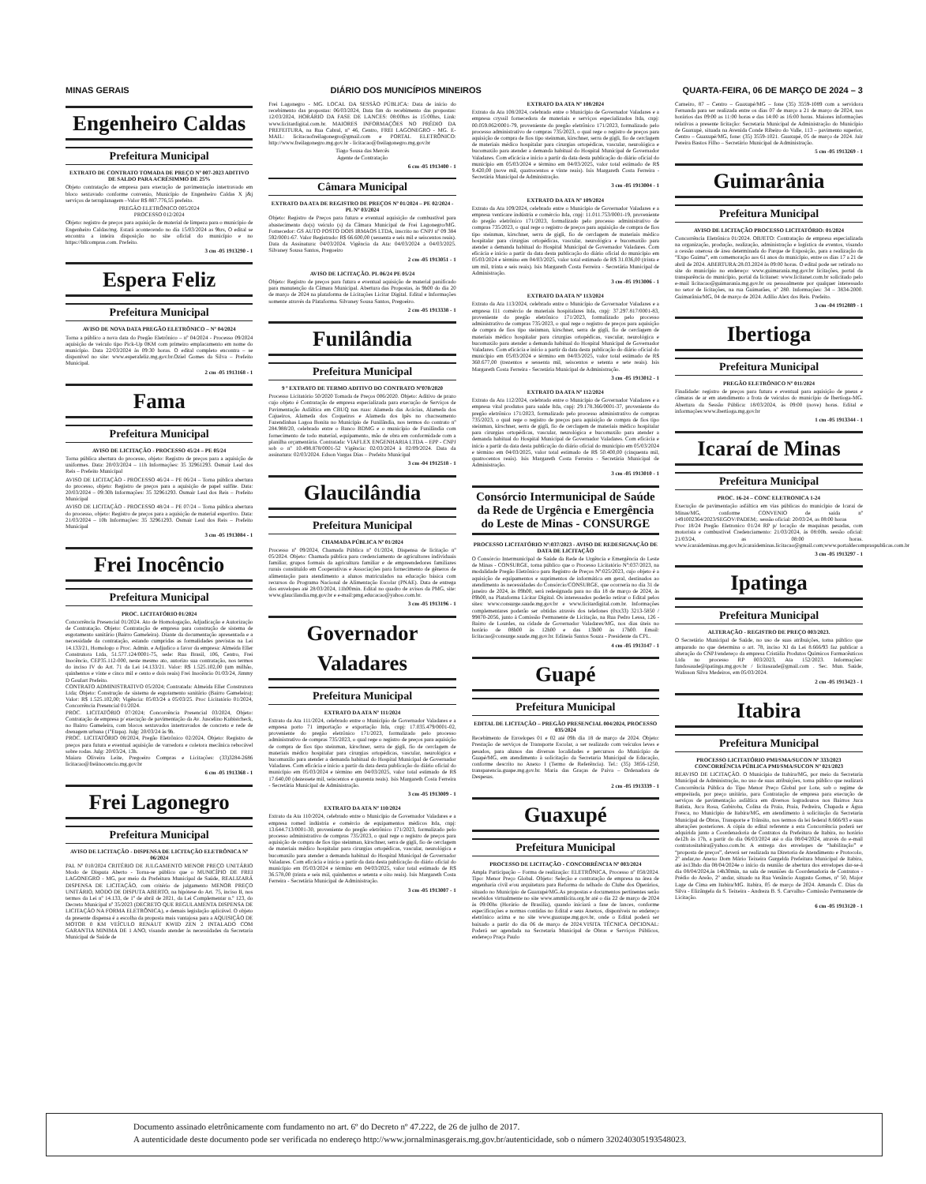MINAS GERAIS DIÁRIO DOS MUNICÍPIOS MINEIROS QUARTA-FEIRA, 06 DE MARÇO DE 2024 – 3
Engenheiro Caldas
Prefeitura Municipal
EXTRATO DE CONTRATO TOMADA DE PREÇO Nº 007-2023 ADITIVO DE SALDO PARA ACRÉSIMMO DE 25%
Objeto contratação de empresa para execução de pavimentação intertravado em bloco sextavado conforme convenio, Município de Engenheiro Caldas X j&j serviços de terraplanagem –Valor R$ 887.776,55 prefeito.
PREGÃO ELETRÔNICO 005/2024
PROCESSO 012/2024
Objeto: registro de preços para aquisição de material de limpeza para o município de Engenheiro Caldas/mg. Estará acontecendo no dia 15/03/2024 as 9hrs, O edital se encontra a inteira disposição no site oficial do município e no https://bllcompras.com. Prefeito.
3 cm -05 1913290 - 1
Espera Feliz
Prefeitura Municipal
AVISO DE NOVA DATA PREGÃO ELETRÔNICO – Nº 04/2024
Torna a público a nova data do Pregão Eletrônico – nº 04/2024 - Processo 09/2024 aquisição de veículo tipo Pick-Up 0KM com primeiro emplacamento em nome do município. Data 22/03/2024 às 09:30 horas. O edital completo encontra – se disponível no site: www.esperafeliz.mg.gov.br.Oziel Gomes da Silva – Prefeito Municipal.
2 cm -05 1913168 - 1
Fama
Prefeitura Municipal
AVISO DE LICITAÇÃO - PROCESSO 45/24 – PE 05/24
Torna pública abertura do processo, objeto: Registro de preços para a aquisição de uniformes. Data: 20/03/2024 – 11h Informações: 35 32961293. Osmair Leal dos Reis – Prefeito Municipal
AVISO DE LICITAÇÃO - PROCESSO 46/24 – PE 06/24 – Torna pública abertura do processo, objeto: Registro de preços para a aquisição de papel sulfite. Data: 20/03/2024 – 09:30h Informações: 35 32961293. Osmair Leal dos Reis – Prefeito Municipal
AVISO DE LICITAÇÃO - PROCESSO 48/24 – PE 07/24 – Torna pública abertura do processo, objeto: Registro de preços para a aquisição de material esportivo. Data: 21/03/2024 – 10h Informações: 35 32961293. Osmair Leal dos Reis – Prefeito Municipal
3 cm -05 1913084 - 1
Frei Inocêncio
Prefeitura Municipal
PROC. LICITATÓRIO 01/2024
Concorrência Presencial 01/2024. Ato de Homologação, Adjudicação e Autorização de Contratação. Objeto: Contratação de empresa para construção de sistema de esgotamento sanitário (Bairro Gameleira). Diante da documentação apresentada e a necessidade da contratação, estando cumpridas as formalidades previstas na Lei 14.133/21, Homologo o Proc. Admin. e Adjudico a favor da empresa: Almeida Eller Construtora Ltda, 51.577.124/0001-75, sede: Rua Brasil, 106, Centro, Frei Inocêncio, CEP35.112-000, neste mesmo ato, autorizo sua contratação, nos termos do inciso IV do Art. 71 da Lei 14.133/21. Valor: R$ 1.525.102,00 (um milhão, quinhentos e vinte e cinco mil e cento e dois reais) Frei Inocêncio 01/03/24, Jimmy D Goulart Prefeito.
CONTRATO ADMINISTRATIVO 05/2024; Contratada: Almeida Eller Construtora Ltda; Objeto: Construção de sistema de esgotamento sanitário (Bairro Gameleira); Valor: R$ 1.525.102,00; Vigência: 05/03/24 a 05/03/25. Proc Licitatório 01/2024, Concorrência Presencial 01/2024.
PROC. LICITATÓRIO 07/2024; Concorrência Presencial 03/2024, Objeto: Contratação de empresa p/ execução de pavimentação da Av. Juscelino Kubistcheck, no Bairro Gameleira, com blocos sextavados intertravados de concreto e rede de drenagem urbana (1ºEtapa). Julg: 20/03/24 às 9h.
PROC. LICITATÓRIO 08/2024, Pregão Eletrônico 02/2024, Objeto: Registro de preços para futura e eventual aquisição de varredora e coletora mecânica rebocável sobre rodas. Julg: 20/03/24, 13h.
Maiara Oliveira Leite, Pregoeiro Compras e Licitações: (33)3284-2686 licitacao@freiinocencio.mg.gov.br
6 cm -05 1913368 - 1
Frei Lagonegro
Prefeitura Municipal
AVISO DE LICITAÇÃO - DISPENSA DE LICITAÇÃO ELETRÔNICA Nº 06/2024
PAL Nº 010/2024 CRITÉRIO DE JULGAMENTO MENOR PREÇO UNITÁRIO Modo de Disputa Aberto - Torna-se público que o MUNICÍPIO DE FREI LAGONEGRO - MG, por meio da Prefeitura Municipal de Saúde, REALIZARÁ DISPENSA DE LICITAÇÃO, com critério de julgamento MENOR PREÇO UNITÁRIO, MODO DE DISPUTA ABERTO, na hipótese do Art. 75, inciso II, nos termos da Lei nº 14.133, de 1º de abril de 2021, da Lei Complementar n.º 123, do Decreto Municipal nº 35/2023 (DECRETO QUE REGULAMENTA DISPENSA DE LICITAÇÃO NA FORMA ELETRÔNICA), e demais legislação aplicável. O objeto da presente dispensa é a escolha da proposta mais vantajosa para a AQUISIÇÃO DE MOTOR 0 KM VEÍCULO RENAUT KWID ZEN 2 INTALADO COM GARANTIA MINIMA DE 1 ANO, visando atender às necessidades da Secretaria Municipal de Saúde de
Frei Lagonegro - MG. LOCAL DA SESSÃO PÚBLICA: Data de início do recebimento das propostas: 06/03/2024, Data fim do recebimento das propostas: 12/03/2024, HORÁRIO DA FASE DE LANCES: 08:00hrs às 15:00hrs, Link: www.licitardigital.com.br. MAIORES INFORMAÇÕES NO PRÉDIO DA PREFEITURA, na Rua Cabral, nº 46, Centro, FREI LAGONEGRO - MG. E-MAIL: licitacaofreilagonegro@gmail.com e PORTAL ELETRÔNICO: http://www.freilagonegro.mg.gov.br - licitacao@freilagonegro.mg.gov.br
Tiago Sousa das Mercês
Agente de Contratação
6 cm -05 1913400 - 1
Câmara Municipal
EXTRATO DA ATA DE REGISTRO DE PREÇOS Nº 01/2024 – PE 02/2024 - PL Nº 03/2024
Objeto: Registro de Preços para futura e eventual aquisição de combustível para abastecimento do(s) veículo (s) da Câmara Municipal de Frei Lagonegro/MG. Fornecedor: GS AUTO POSTO DOIS IRMAOS LTDA, inscrito no CNPJ nº 09 384 592/0001-67. Valor Registrado: R$ 66.600,00 (sessenta e seis mil e seiscentos reais). Data da Assinatura: 04/03/2024. Vigência da Ata: 04/03/2024 a 04/03/2025. Silvaney Sousa Santos, Pregoeiro
2 cm -05 1913051 - 1
AVISO DE LICITAÇÃO. PL 06/24 PE 05/24
Objeto: Registro de preços para futura e eventual aquisição de material panificado para manutenção da Câmara Municipal. Abertura das Propostas, às 9h00 do dia 20 de março de 2024 na plataforma de Licitações Licitar Digital. Edital e Informações somente através da Plataforma. Silvaney Sousa Santos, Pregoeiro.
2 cm -05 1913338 - 1
Funilândia
Prefeitura Municipal
9 º EXTRATO DE TERMO ADITIVO DO CONTRATO Nº070/2020
Processo Licitatório 50/2020 Tomada de Preços 006/2020. Objeto: Aditivo de prazo cujo objeto é Contratação de empresa especializada para execução de Serviços de Pavimentação Asfáltica em CBUQ nas ruas: Alameda das Acácias, Alameda dos Cajueiros, Alameda dos Coqueiros e Alameda dos Ipês no chacreamento Fazendinhas Lagoa Bonita no Município de Funilândia, nos termos do contrato nº 284.988/20, celebrado entre o Banco BDMG e o município de Funilândia com fornecimento de todo material, equipamento, mão de obra em conformidade com a planilha orçamentária. Contratada: VIAFLEX ENGENHARIA LTDA – EPP - CNPJ sob o nº 10.498.878/0001-52 Vigência: 02/03/2024 à 02/09/2024. Data da assinatura: 02/03/2024. Edson Vargas Dias – Prefeito Municipal
3 cm -04 1912518 - 1
Glaucilândia
Prefeitura Municipal
CHAMADA PÚBLICA Nº 01/2024
Processo nº 09/2024, Chamada Pública nº 01/2024, Dispensa de licitação nº 05/2024. Objeto: Chamada pública para credenciamento de agricultores individuais familiar, grupos formais da agricultura familiar e de empreendedores familiares rurais constituído em Cooperativas e Associações para fornecimento de gêneros de alimentação para atendimento a alunos matriculados na educação básica com recursos do Programa Nacional de Alimentação Escolar (PNAE). Data de entrega dos envelopes até 28/03/2024, 11h00min. Edital no quadro de avisos da PMG, site: www.glaucilandia.mg.gov.br e e-mail:pmg.educacao@yahoo.com.br.
3 cm -05 1913196 - 1
Governador Valadares
Prefeitura Municipal
EXTRATO DA ATA Nº 111/2024
Extrato da Ata 111/2024, celebrado entre o Município de Governador Valadares e a empresa porto 71 importação e exportação ltda, cnpj: 17.035.479/0001-02, proveniente do pregão eletrônico 171/2023, formalizado pelo processo administrativo de compras 735/2023, o qual rege o registro de preços para aquisição de compra de fios tipo steinman, kirschner, serra de gigli, fio de cerclagem de materiais médico hospitalar para cirurgias ortopédicas, vascular, neurológica e bucomaxilo para atender a demanda habitual do Hospital Municipal de Governador Valadares. Com eficácia e início a partir da data desta publicação do diário oficial do município em 05/03/2024 e término em 04/03/2025, valor total estimado de R$ 17.640,00 (dezessete mil, seiscentos e quarenta reais). Isis Margareth Costa Ferreira - Secretária Municipal de Administração.
3 cm -05 1913009 - 1
EXTRATO DA ATA Nº 110/2024
Extrato da Ata 110/2024, celebrado entre o Município de Governador Valadares e a empresa romed indústria e comércio de equipamentos médicos ltda, cnpj: 13.644.713/0001-30, proveniente do pregão eletrônico 171/2023, formalizado pelo processo administrativo de compras 735/2023, o qual rege o registro de preços para aquisição de compra de fios tipo steinman, kirschner, serra de gigli, fio de cerclagem de materiais médico hospitalar para cirurgias ortopédicas, vascular, neurológica e bucomaxilo para atender a demanda habitual do Hospital Municipal de Governador Valadares. Com eficácia e início a partir da data desta publicação do diário oficial do município em 05/03/2024 e término em 04/03/2025, valor total estimado de R$ 36.578,00 (trinta e seis mil, quinhentos e setenta e oito reais). Isis Margareth Costa Ferreira - Secretária Municipal de Administração.
3 cm -05 1913007 - 1
EXTRATO DA ATA Nº 108/2024
Extrato da Ata 108/2024, celebrado entre o Município de Governador Valadares e a empresa cryssil fornecedora de materiais e serviços especializados ltda, cnpj: 00.059.062/0001-79, proveniente do pregão eletrônico 171/2023, formalizado pelo processo administrativo de compras 735/2023, o qual rege o registro de preços para aquisição de compra de fios tipo steinman, kirschner, serra de gigli, fio de cerclagem de materiais médico hospitalar para cirurgias ortopédicas, vascular, neurológica e bucomaxilo para atender a demanda habitual do Hospital Municipal de Governador Valadares. Com eficácia e início a partir da data desta publicação do diário oficial do município em 05/03/2024 e término em 04/03/2025, valor total estimado de R$ 9.420,00 (nove mil, quatrocentos e vinte reais). Isis Margareth Costa Ferreira - Secretária Municipal de Administração.
3 cm -05 1913004 - 1
EXTRATO DA ATA Nº 109/2024
Extrato da Ata 109/2024, celebrado entre o Município de Governador Valadares e a empresa venticare indústria e comércio ltda, cnpj: 11.011.753/0001-19, proveniente do pregão eletrônico 171/2023, formalizado pelo processo administrativo de compras 735/2023, o qual rege o registro de preços para aquisição de compra de fios tipo steinman, kirschner, serra de gigli, fio de cerclagem de materiais médico hospitalar para cirurgias ortopédicas, vascular, neurológica e bucomaxilo para atender a demanda habitual do Hospital Municipal de Governador Valadares. Com eficácia e início a partir da data desta publicação do diário oficial do município em 05/03/2024 e término em 04/03/2025, valor total estimado de R$ 31.036,00 (trinta e um mil, trinta e seis reais). Isis Margareth Costa Ferreira - Secretária Municipal de Administração.
3 cm -05 1913006 - 1
EXTRATO DA ATA Nº 113/2024
Extrato da Ata 113/2024, celebrado entre o Município de Governador Valadares e a empresa I11 comércio de materiais hospitalares ltda, cnpj: 37.297.817/0001-83, proveniente do pregão eletrônico 171/2023, formalizado pelo processo administrativo de compras 735/2023, o qual rege o registro de preços para aquisição de compra de fios tipo steinman, kirschner, serra de gigli, fio de cerclagem de materiais médico hospitalar para cirurgias ortopédicas, vascular, neurológica e bucomaxilo para atender a demanda habitual do Hospital Municipal de Governador Valadares. Com eficácia e início a partir da data desta publicação do diário oficial do município em 05/03/2024 e término em 04/03/2025, valor total estimado de R$ 360.677,00 (trezentos e sessenta mil, seiscentos e setenta e sete reais). Isis Margareth Costa Ferreira - Secretária Municipal de Administração.
3 cm -05 1913012 - 1
EXTRATO DA ATA Nº 112/2024
Extrato da Ata 112/2024, celebrado entre o Município de Governador Valadares e a empresa vital produtos para saúde ltda, cnpj: 29.178.366/0001-37, proveniente do pregão eletrônico 171/2023, formalizado pelo processo administrativo de compras 735/2023, o qual rege o registro de preços para aquisição de compra de fios tipo steinman, kirschner, serra de gigli, fio de cerclagem de materiais médico hospitalar para cirurgias ortopédicas, vascular, neurológica e bucomaxilo para atender a demanda habitual do Hospital Municipal de Governador Valadares. Com eficácia e início a partir da data desta publicação do diário oficial do município em 05/03/2024 e término em 04/03/2025, valor total estimado de R$ 50.400,00 (cinquenta mil, quatrocentos reais). Isis Margareth Costa Ferreira - Secretária Municipal de Administração.
3 cm -05 1913010 - 1
Consórcio Intermunicipal de Saúde da Rede de Urgência e Emergência do Leste de Minas - CONSURGE
PROCESSO LICITATÓRIO Nº:037/2023 - AVISO DE REDESIGNAÇÃO DE DATA DE LICITAÇÃO
O Consórcio Intermunicipal de Saúde da Rede de Urgência e Emergência do Leste de Minas - CONSURGE, torna público que o Processo Licitatório Nº:037/2023, na modalidade Pregão Eletrônico para Registro de Preços Nº:025/2023, cujo objeto é a aquisição de equipamentos e suprimentos de informática em geral, destinados ao atendimento às necessidades do Consórcio/CONSURGE, que ocorreria no dia 31 de janeiro de 2024, às 09h00, será redesignada para no dia 18 de março de 2024, às 09h00, na Plataforma Licitar Digital. Os interessados poderão retirar o Edital pelos sites: www.consurge.saude.mg.gov.br e www.licitardigital.com.br. Informações complementares poderão ser obtidas através dos telefones (0xx33) 3213-5850 / 99870-2056, junto à Comissão Permanente de Licitação, na Rua Pedro Lessa, 126 - Bairro de Lourdes, na cidade de Governador Valadares/MG, nos dias úteis no horário de 08h00 às 12h00 e das 13h00 às 17h00. Email: licitacao@consurge.saude.mg.gov.br. Edineia Santos Souza - Presidente da CPL.
4 cm -05 1913147 - 1
Guapé
Prefeitura Municipal
EDITAL DE LICITAÇÃO – PREGÃO PRESENCIAL 004/2024, PROCESSO 035/2024
Recebimento de Envelopes 01 e 02 até 09h dia 18 de março de 2024. Objeto: Prestação de serviços de Transporte Escolar, a ser realizado com veículos leves e pesados, para alunos das diversas localidades e percursos do Município de Guapé/MG, em atendimento à solicitação da Secretaria Municipal de Educação, conforme descrito no Anexo I (Termo de Referência). Tel.: (35) 3856-1250, transparencia.guape.mg.gov.br. Maria das Graças de Paiva – Ordenadora de Despesas.
2 cm -05 1913339 - 1
Guaxupé
Prefeitura Municipal
PROCESSO DE LICITAÇÃO - CONCORRÊNCIA Nº 003/2024
Ampla Participação – Forma de realização: ELETRÔNICA, Processo nº 058/2024. Tipo: Menor Preço Global. Objeto: Seleção e contratação de empresa na área de engenharia civil e/ou arquitetura para Reforma do telhado do Clube dos Operários, situado no Município de Guaxupé/MG.As propostas e documentos pertinentes serão recebidos virtualmente no site www.ammlicita.org.br até o dia 22 de março de 2024 às 09:00hs (Horário de Brasília), quando iniciará a fase de lances, conforme especificações e normas contidas no Edital e seus Anexos, disponíveis no endereço eletrônico acima e no site www.guaxupe.mg.gov.br, onde o Edital poderá ser baixado a partir do dia 06 de março de 2024.VISITA TÉCNICA OPCIONAL: Poderá ser agendada na Secretaria Municipal de Obras e Serviços Públicos, endereço Praça Paulo
Carneiro, 87 – Centro – Guaxupé/MG – fone (35) 3559-1089 com a servidora Fernanda para ser realizada entre os dias 07 de março a 21 de março de 2024, nos horários das 09:00 as 11:00 horas e das 14:00 as 16:00 horas. Maiores informações relativas a presente licitação: Secretaria Municipal de Administração do Município de Guaxupé, situada na Avenida Conde Ribeiro do Valle, 113 – pavimento superior, Centro – Guaxupé/MG, fone: (35) 3559-1021. Guaxupé, 05 de março de 2024. Jair Pereira Bastos Filho – Secretário Municipal de Administração.
5 cm -05 1913269 - 1
Guimarânia
Prefeitura Municipal
AVISO DE LICITAÇÃO PROCESSO LICITATÓRIO: 01/2024
Concorrência Eletrônica 01/2024. OBJETO: Contratação de empresa especializada na organização, produção, realização, administração e logística de eventos, visando a cessão onerosa de área determinada do Parque de Exposição, para a realização da “Expo Guima”, em comemoração aos 61 anos do município, entre os dias 17 a 21 de abril de 2024. ABERTURA:28.03.2024 às 09:00 horas. O edital pode ser retirado no site do município no endereço: www.guimarania.mg.gov.br licitações, portal da transparência do município, portal da licitanet: www.licitanet.com.br solicitado pelo e-mail licitacao@guimarania.mg.gov.br ou pessoalmente por qualquer interessado no setor de licitações, na rua Guimarães, nº 280. Informações: 34 – 3834-2000. Guimarânia/MG, 04 de março de 2024. Adílio Alex dos Reis. Prefeito.
3 cm -04 1912889 - 1
Ibertioga
Prefeitura Municipal
PREGÃO ELETRÔNICO Nº 011/2024
Finalidade: registro de preços para futura e eventual para aquisição de pneus e câmaras de ar em atendimento a frota de veículos do município de Ibertioga-MG. Abertura da Sessão Pública: 18/03/2024, às 09:00 (nove) horas. Edital e informações:www.ibertioga.mg.gov.br
1 cm -05 1913344 - 1
Icaraí de Minas
Prefeitura Municipal
PROC. 16-24 – CONC ELETRONICA 1-24
Execução de pavimentação asfáltica em vias públicas do município de Icaraí de Minas/MG, conforme CONVENIO de saída nº 1491002364/2023/SEGOV/PADEM;. sessão oficial: 20/03/24, as 08:00 horas
Proc 18/24 Pregão Eletronico 01/24 RP p/ locação de maquinas pesadas, com motorista e combustível Credenciamento: 21/03/2024, às 08:00h. sessão oficial: 21/03/24, as 08:00 horas. www.icaraideminas.mg.gov.br,icaraideminas.licitacao@gmail.com;www.portaldecompraspublicas.com.br
3 cm -05 1913297 - 1
Ipatinga
Prefeitura Municipal
ALTERAÇÃO - REGISTRO DE PREÇO 003/2023.
O Secretário Municipal de Saúde, no uso de suas atribuições, torna público que amparado no que determina o art. 78, inciso XI da Lei 8.666/93 faz publicar a alteração do CNPJ/endereço da empresa Cristália Produtos Químicos Farmacêuticos Ltda no processo RP 003/2023, Ata 152/2023. Informações: fundosaude@ipatinga.mg.gov.br / licitasaude@gmail.com . Sec. Mun. Saúde, Walisson Silva Medeiros, em 05/03/2024.
2 cm -05 1913423 - 1
Itabira
Prefeitura Municipal
PROCESSO LICITATÓRIO PMI/SMA/SUCON Nº 333/2023 CONCORRÊNCIA PÚBLICA PMI/SMA/SUCON Nº 021/2023
REAVISO DE LICITAÇÃO. O Município de Itabira/MG, por meio da Secretaria Municipal de Administração, no uso de suas atribuições, torna público que realizará Concorrência Pública do Tipo Menor Preço Global por Lote, sob o regime de empreitada, por preço unitário, para Contratação de empresa para execução de serviços de pavimentação asfáltica em diversos logradouros nos Bairros Juca Batista, Juca Rosa, Gabiroba, Colina da Praia, Praia, Pedreira, Chapada e Água Fresca, no Município de Itabira/MG, em atendimento à solicitação da Secretaria Municipal de Obras, Transporte e Trânsito, nos termos da lei federal 8.666/93 e suas alterações posteriores. A cópia do edital referente a esta Concorrência poderá ser adquirida junto a Coordenadoria de Contratos da Prefeitura de Itabira, no horário de12h às 17h, a partir do dia 06/03/2024 até o dia 08/04/2024, através do e-mail contratositabira@yahoo.com.br. A entrega dos envelopes de “habilitação” e “proposta de preços”, deverá ser realizada na Diretoria de Atendimento e Protocolo, 2º andar,no Anexo Dom Mário Teixeira Gurgelda Prefeitura Municipal de Itabira, até às13hdo dia 08/04/2024e o início da reunião de abertura dos envelopes dar-se-á dia 08/04/2024,às 14h30min, na sala de reuniões da Coordenadoria de Contratos - Prédio do Areão, 2º andar, situado na Rua Venâncio Augusto Gomes, nº 50, Major Lage de Cima em Itabira/MG. Itabira, 05 de março de 2024. Amanda C. Dias da Silva - Elizângela da S. Teixeira - Andreza B. S. Carvalho- Comissão Permanente de Licitação.
6 cm -05 1913120 - 1
Documento assinado eletrônicamente com fundamento no art. 6º do Decreto nº 47.222, de 26 de julho de 2017.
A autenticidade deste documento pode ser verificada no endereço http://www.jornalminasgerais.mg.gov.br/autenticidade, sob o número 320240305193548023.